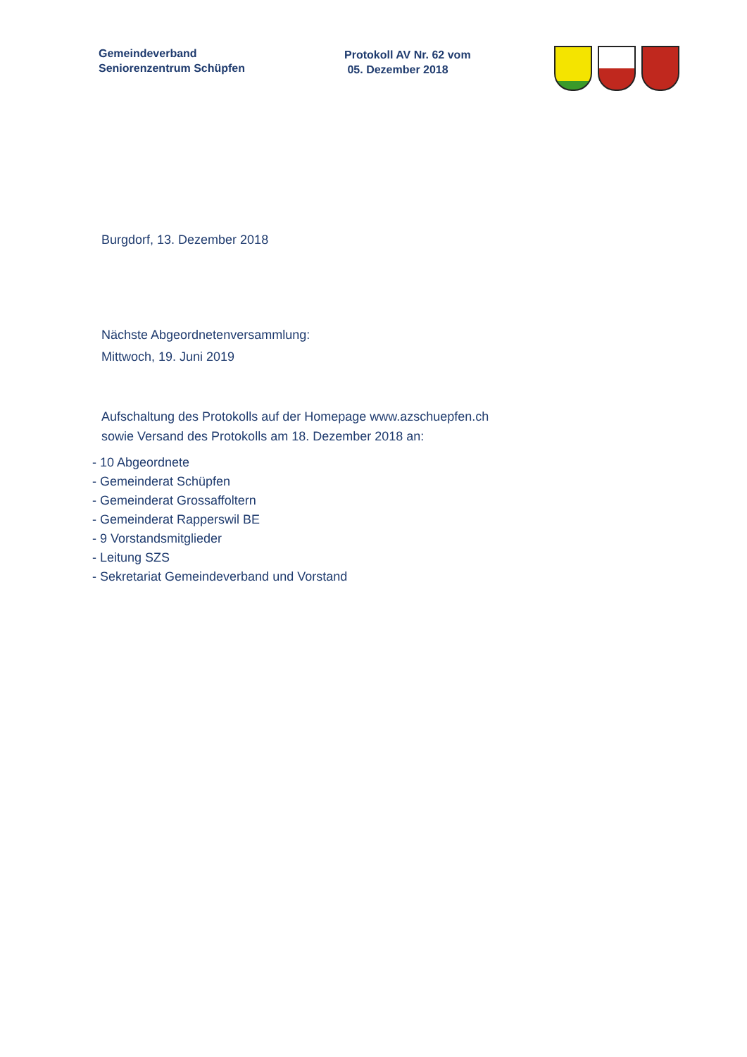Gemeindeverband
Seniorenzentrum Schüpfen
Protokoll AV Nr. 62 vom
05. Dezember 2018
Burgdorf, 13. Dezember 2018
Nächste Abgeordnetenversammlung:
Mittwoch, 19. Juni 2019
Aufschaltung des Protokolls auf der Homepage www.azschuepfen.ch
sowie Versand des Protokolls am 18. Dezember 2018 an:
- 10 Abgeordnete
- Gemeinderat Schüpfen
- Gemeinderat Grossaffoltern
- Gemeinderat Rapperswil BE
- 9 Vorstandsmitglieder
- Leitung SZS
- Sekretariat Gemeindeverband und Vorstand